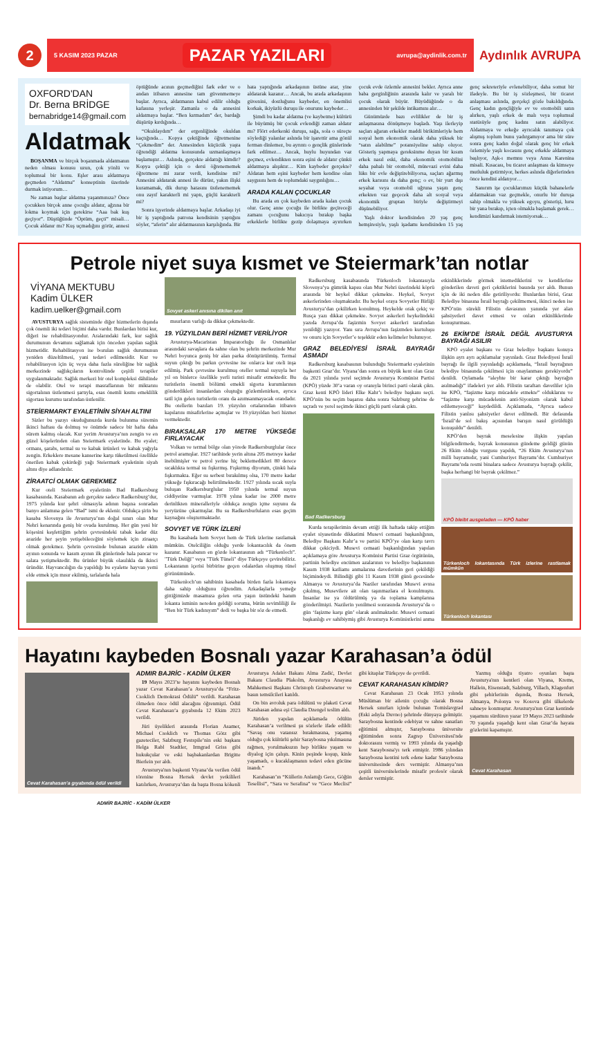2
5 KASIM 2023 PAZAR PAZAR YAZILARI avrupa@aydinlik.com.tr
Aydınlık AVRUPA
OXFORD'DAN
Dr. Berna BRİDGE
bernabridge14@gmail.com
Aldatmak
BOŞANMA ve birçok boşanmada aldatmanın neden olması konusu uzun, çok yönlü ve toplumsal bir konu. Eşler arası aldatmaya geçmeden “Aldatma” konseptinin üzerinde durmak istiyorum…
Ne zaman başlar aldatma yaşanmınıza? Önce çocukken birçok anne çocuğu aldatır, ağzına bir lokma koymak için gerekirse “Aaa bak kuş geçiyor”. Düştüğünde “Öptüm, geçti” misali… Çocuk aldanır mı? Kuş uçmadığını görür, annesi öptüğünde acının geçmediğini fark eder ve o andan itibaren annesine tam güvenmemeye başlar. Ayrıca, aldatmanın kabul edilir olduğu kafasına yerleşir. Zamanla o da annesini aldatmaya başlar. “Ben kırmadım” der, bardağı düşürüp kırdığında…
“Okuldaydım” der ergenliğinde okuldan kaçtığında… Kopya çektiğinde öğretmenine “Çekmedim” der. Annesinden küçücük yaşta öğrendiği aldatma konusunda uzmanlaşmaya başlamıştır… Aslında, gerçekte aldattığı kimdir? Kopya çektiği için o dersi öğrenememek öğretmene mi zarar verdi, kendisine mi? Annesini aldatarak annesi ile dürüst, yakın ilişki kuramamak, dik durup hatasını üstlenememek onu zayıf karakterli mi yaptı, güçlü karakterli mi?
Sonra işyerinde aldatmaya başlar. Arkadaşı iyi bir iş yaptığında patrona kendisinin yaptığını söyler, “aferin” alır aldatmasının karşılığında. Bir hata yaptığında arkadaşının üstüne atar, yine aldatarak kazanır… Ancak, bu arada arkadaşının güvenini, dostluğunu kaybeder, en önemlisi korkak, ikiyüzlü duruşu ile onurunu kaybeder…
Şimdi bu kadar aldatma (ve kaybetme) kültürü ile büyümüş bir çocuk evlendiği zaman aldatır mı? Flört ederkenki duruşu, sağa, sola o süreçte söylediği yalanlar aslında bir işarettir ama gönül ferman dinlemez, bu ayrıntı o gençlik günlerinde fark edilmez… Ancak, huylu huyundan vaz geçmez, evlendikten sonra eşini de aldatır çünkü aldatmaya alışıktır… Kim kaybeder gerçekte? Aldatan hem eşini kaybeder hem kendine olan saygısını hem de toplumdaki saygınlığını…
ARADA KALAN ÇOCUKLAR
Bu arada en çok kaybeden arada kalan çocuk olur. Genç anne çocuğu ile birlikte geçireceği zamanı çocuğunu bakıcıya bırakıp başka erkeklerle birlikte gezip dolaşmaya ayırırken çocuk evde özlemle annesini bekler. Ayrıca anne baba gerginliğinin arasında kalır ve yaralı bir çocuk olarak büyür. Büyüdüğünde o da annesinden bir şekilde intikamını alır…
Günümüzde bazı evlilikler de bir iş anlaşmasına dönüşmeye başladı. Yaşı ilerleyip saçları ağaran erkekler maddi birikimleriyle hem sosyal hem ekonomik olarak daha yüksek bir “satın alabilme” potansiyeline sahip oluyor. Gösteriş yapmaya gereksinme duyan bir kısım erkek nasıl eski, daha ekonomik otomobilini daha pahalı bir otomobil, mütevazi evini daha lüks bir evle değiştirebiliyorsa, saçları ağarmış erkek karısını da daha genç; o ev, bir yurt dışı seyahat veya otomobil uğruna yaşıtı genç erkekten vaz geçecek daha alt sosyal veya ekonomik gruptan biriyle değiştirmeyi düşünebiliyor.
Yaşlı doktor kendisinden 20 yaş genç hemşiresiyle, yaşlı işadamı kendisinden 15 yaş genç sekreteriyle evlenebiliyor, daha somut bir ifadeyle. Bu bir iş sözleşmesi, bir ticaret anlaşması aslında, gerçekçi gözle bakıldığında. Genç kadın gençliğiyle ev ve otomobili satın alırken, yaşlı erkek de malı veya toplumsal statüsüyle genç kadını satın alabiliyor. Aldatmaya ve erkeğe ayrıcalık tanımaya çok alışmış toplum bunu yadırgamıyor ama bir süre sonra genç kadın doğal olarak genç bir erkek özlemiyle yaşlı kocasını genç erkekle aldatmaya başlıyor, Aşk-ı memnu veya Anna Karenina misali. Kısacası, bu ticaret anlaşması da kimseye mutluluk getirmiyor, herkes aslında diğerlerinden önce kendini aldatıyor…
Sanırım işe çocuklarımızı küçük bahanelerle aldatmaktan vaz geçmekle, onurlu bir duruşa sahip olmakla ve yüksek egoyu, gösterişi, hırsı bir yana bırakıp, içten olmakla başlamak gerek… kendimizi kandırmak istemiyorsak…
Petrole niyet suya kısmet ve Steiermark’tan notlar
VİYANA MEKTUBU
Kadim ÜLKER
kadim.uelker@gmail.com
AVUSTURYA sağlık sisteminde diğer hizmetlerin dışında çok önemli iki tedavi biçimi daha vardır. Bunlardan birisi kur, diğeri ise rehabilitasyondur. Aralarındaki fark, kur sağlık durumunun devamını sağlamak için önceden yapılan sağlık hizmetidir. Rehabilitasyon ise bozulan sağlık durumunun yeniden düzeltilmesi, yani tedavi edilmesidir. Kur ve rehabilitasyon için üç veya daha fazla süreliğine bir sağlık merkezinde sağlıkçıların kontrolünde çeşitli terapiler uygulanmaktadır. Sağlık merkezi bir otel kompleksi dâhilinde de olabilir. Otel ve terapi masraflarının bir miktarını sigortalının üstlenmesi şartıyla, esas önemli kısmı emeklilik sigortası kurumu tarafından üstlenilir.
STEİERMARKT EYALETİNİN SİYAH ALTINI
Sizler bu yazıyı okuduğunuzda kurda bulunma süremin ikinci haftası da dolmuş ve önümde sadece bir hafta daha sürem kalmış olacak. Kur yerim Avusturya’nın zengin ve en güzel köşelerinden olan Steiermark eyaletinde. Bu eyalet; ormanı, şarabı, termal su ve kabak ürünleri ve kabak yağıyla zengin. Erkeklere mesane kanserine karşı tüketilmesi özellikle önerilen kabak çekirdeği yağı Steiermark eyaletinin siyah altını diye adlandırılır.
ZİRAATCİ OLMAK GEREKMEZ
Kur oteli Steiermark eyaletinin Bad Radkersburg kasabasında. Kasabanın adı gerçekte sadece Radkersburg’dur, 1975 yılında kur şehri olmasıyla adının başına sonradan banyo anlamına gelen “Bad” ismi de eklenir. Oldukça şirin bu kasaba Slovenya ile Avusturya’nın doğal sınırı olan Mur Nehri kenarında geniş bir ovada kurulmuş. Her gün yeni bir köşesini keşfettiğim şehrin çevresindeki tabak kadar düz arazide her şeyin yetişebileceğini söylemek için ziraatçı olmak gerekmez. Şehrin çevresinde bulunan arazide ekim ayının sonunda ve kasım ayının ilk günlerinde hala pancar ve salata yetişmektedir. Bu ürünler büyük olasılıkla da ikinci üründür. Hayvancılığın da yapıldığı bu eyalette hayvan yemi elde etmek için mısır ekilmiş, tarlalarda hala
Sovyet askeri anısına dikilen anıt
mısırların varlığı da dikkat çekmektedir.
19. YÜZYILDAN BERİ HİZMET VERİLİYOR
Avusturya-Macaristan İmparatorluğu ile Osmanlılar arasındaki savaşlara da sahne olan bu şehrin merkezinde Mur Nehri boyunca geniş bir alan parka dönüştürülmüş. Termal suyun çıktığı bu parkın çevresine ise onlarca kur oteli inşa edilmiş. Park çevresine kurulmuş oteller termal suyuyla her yıl on binlerce özellikle yerli turisti misafir etmektedir. Bu turistlerin önemli bölümü emekli sigorta kurumlarının gönderdikleri insanlardan oluştuğu gözlemlenirken, ayrıca tatil için gelen turistlerin oranı da azımsanmayacak orandadır. Bu otellerin bazıları 19. yüzyılın ortalarından itibaren kapılarını misafirlerine açmışlar ve 19.yüzyıldan beri hizmet vermektedir.
BIRAKSALAR 170 METRE YÜKSEĞE FIRLAYACAK
Volkan ve termal bölge olan yörede Radkersburglular önce petrol aramışlar. 1927 tarihinde yerin altına 205 metreye kadar inebilmişler ve petrol yerine hiç beklemedikleri 80 derece sıcaklıkta termal su fışkırmış. Fışkırmış diyorum, çünkü hala fışkırmakta. Eğer su serbest bırakılmış olsa, 170 metre kadar yükseğe fışkıracağı belirtilmektedir. 1927 yılında sıcak suyla buluşan Radkersburglular 1950 yılında termal suyun ciddiyetine varmışlar. 1978 yılına kadar ise 2000 metre derinlikten mineralleriyle oldukça zengin içme suyunu da yeryüzüne çıkarmışlar. Bu su Radkersburluların esas geçim kaynağını oluşturmaktadır.
SOVYET VE TÜRK İZLERİ
Bu kasabada hem Sovyet hem de Türk izlerine rastlamak mümkün. Otelciliğin olduğu yerde lokantacılık da önem kazanır. Kasabanın en gözde lokantasının adı “Türkenloch”. "Türk Deliği" veya "Türk Tüneli" diye Türkçeye çevirebiliriz. Lokantanın içerisi birbirine geçen odalardan oluşmuş tünel görünümünde.
Türkenloch’un sahibinin kasabada birden fazla lokantaya daha sahip olduğunu öğrendim. Arkadaşlarla yemeğe gittiğimizde masamıza gelen orta yaşın üstündeki hanım lokanta isminin nereden geldiği soruma, bütün sevimliliği ile “Ben bir Türk kadınıyım” dedi ve başka bir söz de etmedi.
Radkersburg kasabasında Türkenloch lokantasıyla Slovenya’ya gümrük kapısı olan Mur Nehri üzerindeki köprü arasında bir heykel dikkat çekmekte. Heykel, Sovyet askerlerinden oluşmaktadır. Bu heykel oraya Sovyetler Birliği Avusturya’dan çekilirken konulmuş. Heykelde orak çekiç ve Rusça yazı dikkat çekmekte. Sovyet askerleri heykelindeki yazıda Avrupa’da faşizmin Sovyet askerleri tarafından yenildiği yazıyor. Yanı sıra Avrupa’nın faşizmden kurtuluşu ve onuru için Sovyetler’e teşekkür eden kelimeler bulunuyor.
GRAZ BELEDİYESİ İSRAİL BAYRAĞI ASMADI
Radkersburg kasabasının bulunduğu Steiermarkt eyaletinin başkenti Graz’dır. Viyana’dan sonra en büyük kent olan Graz da 2021 yılında yerel seçimde Avusturya Komünist Partisi (KPÖ) yüzde 30’a varan oy oranıyla birinci parti olarak çıktı. Graz kenti KPÖ lideri Elke Kahr’ı belediye başkanı seçti. KPÖ’nün bu seçim başarısı daha sonra Salzburg şehrine de sıçradı ve yerel seçimde ikinci güçlü parti olarak çıktı.
Bad Radkersburg
Kurda terapilerimin devam ettiği ilk haftada takip ettiğim eyalet siyasetinde dikkatimi Musevi cemaati başkanlığının, Belediye Başkanı Kahr’a ve partisi KPÖ’ye olan karşı tavrı dikkat çekiciydi. Musevi cemaati başkanlığından yapılan açıklamaya göre Avusturya Komünist Partisi Graz örgütünün, partinin belediye encümen azalarının ve belediye başkanının Kasım 1938 katliamı anmalarına davetlerinin geri çekildiği biçimindeydi. Bilindiği gibi 11 Kasım 1938 günü gecesinde Almanya ve Avusturya’da Naziler tarafından Musevi avına çıkılmış, Musevilere ait olan taşınmazlara el konulmuştu. İnsanlar ise ya öldürülmüş ya da toplama kamplarına gönderilmişti. Nazilerin yenilmesi sonrasında Avusturya’da o gün ‘faşizme karşı gün’ olarak anılmaktadır. Musevi cemaati başkanlığı ev sahibiymiş gibi Avusturya Komünistlerini anma etkinliklerinde görmek istemediklerini ve kendilerine gönderilen daveti geri çektiklerini basında yer aldı. Bunun için de iki neden dile getiriliyordu: Bunlardan birisi, Graz Belediye binasına İsrail bayrağı çekilmemesi, ikinci neden ise KPÖ’nün sürekli Filistin davasının yanında yer alan şahsiyetleri davet etmesi ve onları etkinliklerinde konuşturması.
26 EKİM’DE İSRAİL DEĞİL AVUSTURYA BAYRAĞI ASILIR
KPÖ eyalet başkanı ve Graz belediye başkanı konuya ilişkin ayrı ayrı açıklamalar yayınladı. Graz Belediyesi İsrail bayrağı ile ilgili yayınladığı açıklamada, “İsrail bayrağının belediye binasında çekilmesi için onaylanması gerekiyordu” denildi. Oylamada “aleyhte bir karar çıktığı bayrağın asılmadığı” ifadeleri yer aldı. Filistin taraftarı davetliler için ise KPÖ, “faşizme karşı mücadele etmekte” olduklarını ve “faşizme karşı mücadelenin anti-Siyonizm olarak kabul edilemeyeceği” kaydedildi. Açıklamada, “Ayrıca sadece Filistin yanlısı şahsiyetler davet edilmedi. Bir defasında ‘İsrail’de sol bakış açısından barışın nasıl görüldüğü konuşuldu” denildi.
KPÖ’den bayrak meselesine ilişkin yapılan bilgilendirmede, bayrak konusunun gündeme geldiği günün 26 Ekim olduğu vurgusu yapıldı, “26 Ekim Avusturya’nın milli bayramıdır, yani Cumhuriyet Bayramı’dır. Cumhuriyet Bayramı’nda resmi binalara sadece Avusturya bayrağı çekilir, başka herhangi bir bayrak çekilmez.”
KPÖ bleibt ausgeladen — KPÖ haber
Türkenloch lokantasında Türk izlerine rastlamak mümkün
Türkenloch lokantası
Hayatını kaybeden Bosnalı yazar Karahasan’a ödül
Cevat Karahasan’a gıyabında ödül verildi
ADMIR BAJRİC - KADİM ÜLKER
19 Mayıs 2023’te hayatını kaybeden Bosnalı yazar Cevat Karahasan’a Avusturya’da “Fritz-Csoklich Demokrasi Ödülü” verildi. Karahasan ölmeden önce ödül alacağını öğrenmişti. Ödül Cevat Karahasan’a gıyabında 12 Ekim 2023 verildi.
Jüri üyelikleri arasında Florian Asamer, Michael Csoklich ve Thomas Götz gibi gazeteciler, Salzburg Festspile’nin eski başkanı Helga Rabl Stadtler, Irmgrad Griss gibi hukukçular ve eski başbakanlardan Brigitte Bierlein yer aldı.
Avusturya'nın başkenti Viyana’da verilen ödül törenine Bosna Hersek devlet yetkilileri katılırken, Avusturya’dan da başta Bosna kökenli Avusturya Adalet Bakanı Alma Zadić, Devlet Bakanı Claudia Plakolm, Avusturya Anayasa Mahkemesi Başkanı Christoph Grabenwarter ve basın temsilcileri katıldı.
On bin avroluk para ödülünü ve plaketi Cevat Karahasan adına eşi Claudia Dzengel teslim aldı.
Jüriden yapılan açıklamada ödülün Karahasan’a verilmesi şu sözlerle ifade edildi: “Savaş onu vatansız bırakmasına, yaşamış olduğu çok kültürlü şehir Saraybosna yıkılmasına rağmen, yorulmaksızın hep birlikte yaşam ve diyalog için çalıştı. Kinin peşinde koşup, kinle yaşamadı, o kucaklaşmanın tedavi eden gücüne inandı.”
Karahasan’ın “Küllerin Anlattığı Gece, Göğün Tesellisi”, “Sara ve Serafina” ve “Gece Meclisi” gibi kitaplar Türkçeye de çevrildi.
CEVAT KARAHASAN KİMDİR?
Cevat Karahasan 23 Ocak 1953 yılında Müslüman bir ailenin çocuğu olarak Bosna Hersek sınırları içinde bulunan Tomislavgrad (Eski adıyla Duvno) şehrinde dünyaya gelmiştir. Saraybosna kentinde edebiyat ve sahne sanatları eğitimini almıştır, Saraybosna üniversite eğitiminden sonra Zagrep Üniversitesi'nde doktorasını vermiş ve 1993 yılında da yaşadığı kent Saraybosna'yı terk etmiştir. 1986 yılından Saraybosna kentini terk edene kadar Saraybosna üniversitesinde ders vermiştir. Almanya’nın çeşitli üniversitelerinde misafir profesör olarak dersler vermiştir.
Yazmış olduğu tiyatro oyunları başta Avusturya'nın kentleri olan Viyana, Krems, Hallein, Eisenstadt, Salzburg, Villach, Klagenfurt gibi şehirlerinin dışında, Bosna Hersek, Almanya, Polonya ve Kosova gibi ülkelerde sahneye konmuştur. Avusturya'nın Graz kentinde yaşamını sürdüren yazar 19 Mayıs 2023 tarihinde 70 yaşında yaşadığı kent olan Graz’da hayata gözlerini kapamıştır.
Cevat Karahasan
ADMİR BAJRİC - KADİM ÜLKER